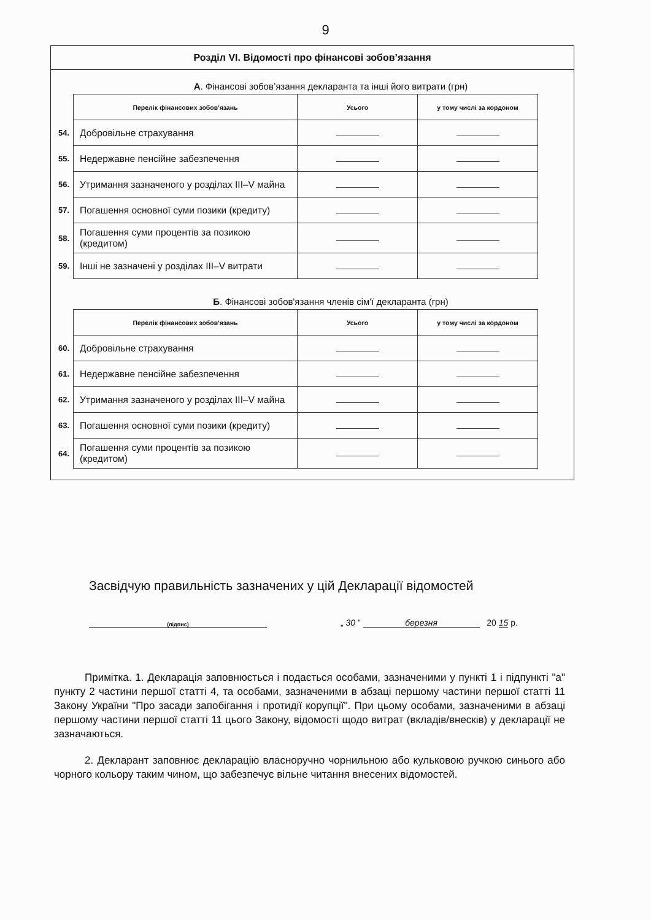9
Розділ VI. Відомості про фінансові зобов’язання
А. Фінансові зобов’язання декларанта та інші його витрати (грн)
| | Перелік фінансових зобов'язань | Усього | у тому числі за кордоном |
| 54. | Добровільне страхування | | |
| 55. | Недержавне пенсійне забезпечення | | |
| 56. | Утримання зазначеного у розділах III–V майна | | |
| 57. | Погашення основної суми позики (кредиту) | | |
| 58. | Погашення суми процентів за позикою (кредитом) | | |
| 59. | Інші не зазначені у розділах III–V витрати | | |
Б. Фінансові зобов'язання членів сім'ї декларанта (грн)
| | Перелік фінансових зобов'язань | Усього | у тому числі за кордоном |
| 60. | Добровільне страхування | | |
| 61. | Недержавне пенсійне забезпечення | | |
| 62. | Утримання зазначеного у розділах III–V майна | | |
| 63. | Погашення основної суми позики (кредиту) | | |
| 64. | Погашення суми процентів за позикою (кредитом) | | |
Засвідчую правильність зазначених у цій Декларації відомостей
(підпис)
„ 30 ” березня 20 15 р.
Примітка. 1. Декларація заповнюється і подається особами, зазначеними у пункті 1 і підпункті "а" пункту 2 частини першої статті 4, та особами, зазначеними в абзаці першому частини першої статті 11 Закону України "Про засади запобігання і протидії корупції". При цьому особами, зазначеними в абзаці першому частини першої статті 11 цього Закону, відомості щодо витрат (вкладів/внесків) у декларації не зазначаються.
2. Декларант заповнює декларацію власноручно чорнильною або кульковою ручкою синього або чорного кольору таким чином, що забезпечує вільне читання внесених відомостей.